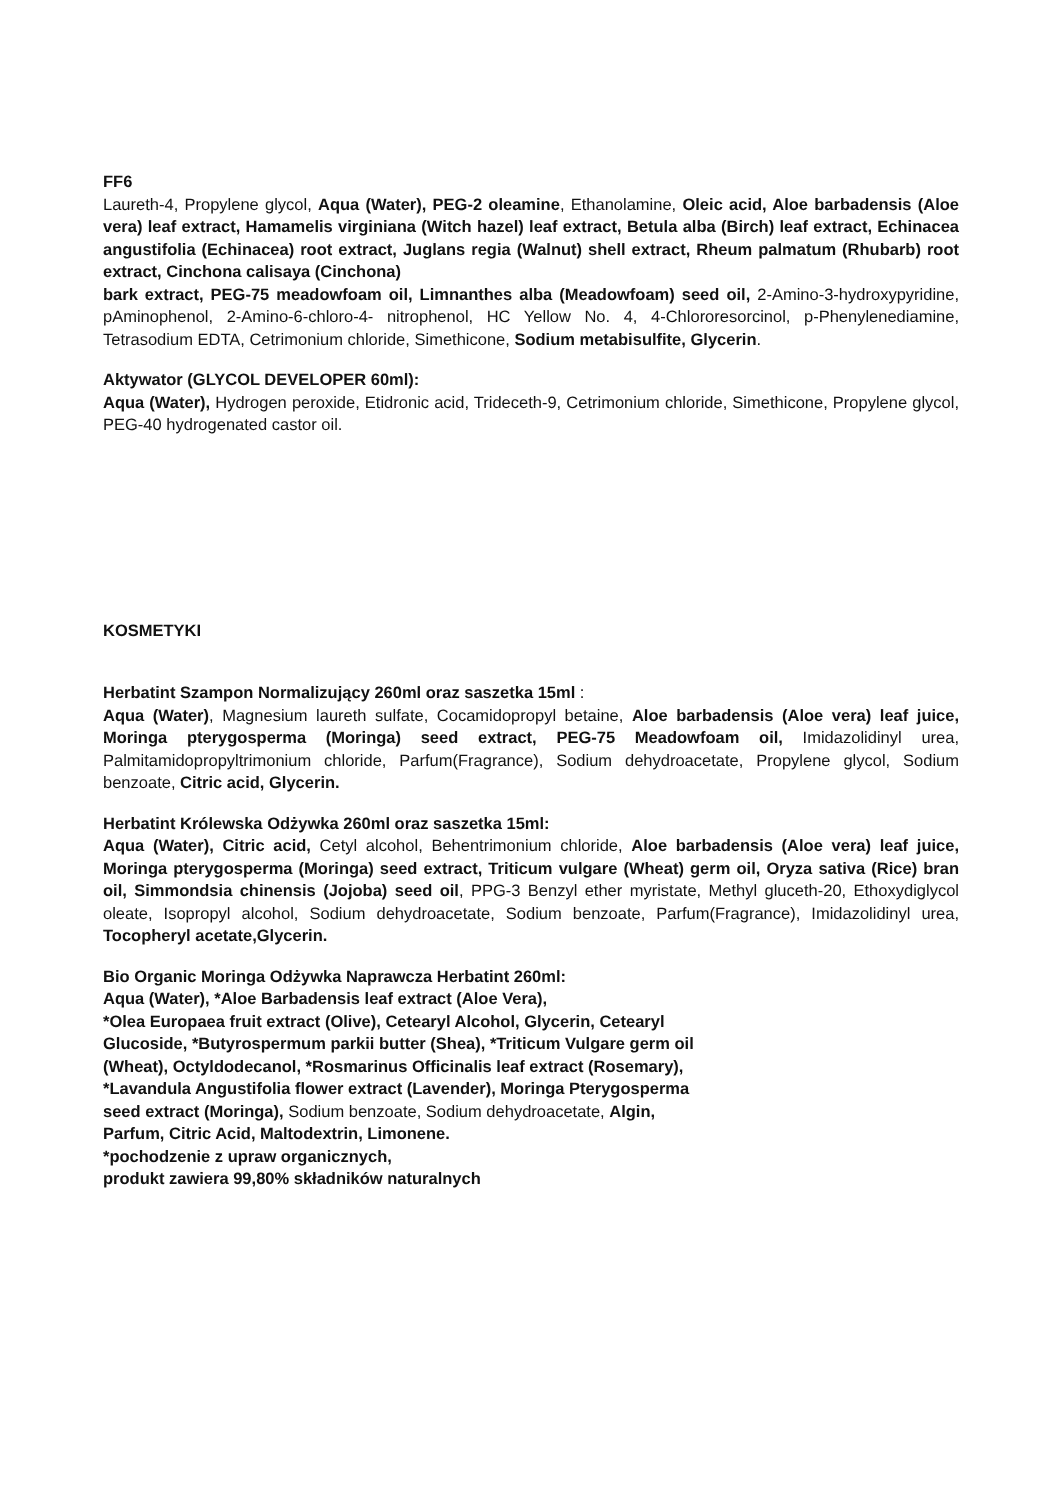FF6
Laureth-4, Propylene glycol, Aqua (Water), PEG-2 oleamine, Ethanolamine, Oleic acid, Aloe barbadensis (Aloe vera) leaf extract, Hamamelis virginiana (Witch hazel) leaf extract, Betula alba (Birch) leaf extract, Echinacea angustifolia (Echinacea) root extract, Juglans regia (Walnut) shell extract, Rheum palmatum (Rhubarb) root extract, Cinchona calisaya (Cinchona)
bark extract, PEG-75 meadowfoam oil, Limnanthes alba (Meadowfoam) seed oil, 2-Amino-3-hydroxypyridine, pAminophenol, 2-Amino-6-chloro-4- nitrophenol, HC Yellow No. 4, 4-Chlororesorcinol, p-Phenylenediamine, Tetrasodium EDTA, Cetrimonium chloride, Simethicone, Sodium metabisulfite, Glycerin.
Aktywator (GLYCOL DEVELOPER 60ml):
Aqua (Water), Hydrogen peroxide, Etidronic acid, Trideceth-9, Cetrimonium chloride, Simethicone, Propylene glycol, PEG-40 hydrogenated castor oil.
KOSMETYKI
Herbatint Szampon Normalizujący 260ml oraz saszetka 15ml :
Aqua (Water), Magnesium laureth sulfate, Cocamidopropyl betaine, Aloe barbadensis (Aloe vera) leaf juice, Moringa pterygosperma (Moringa) seed extract, PEG-75 Meadowfoam oil, Imidazolidinyl urea, Palmitamidopropyltrimonium chloride, Parfum(Fragrance), Sodium dehydroacetate, Propylene glycol, Sodium benzoate, Citric acid, Glycerin.
Herbatint Królewska Odżywka 260ml oraz saszetka 15ml:
Aqua (Water), Citric acid, Cetyl alcohol, Behentrimonium chloride, Aloe barbadensis (Aloe vera) leaf juice, Moringa pterygosperma (Moringa) seed extract, Triticum vulgare (Wheat) germ oil, Oryza sativa (Rice) bran oil, Simmondsia chinensis (Jojoba) seed oil, PPG-3 Benzyl ether myristate, Methyl gluceth-20, Ethoxydiglycol oleate, Isopropyl alcohol, Sodium dehydroacetate, Sodium benzoate, Parfum(Fragrance), Imidazolidinyl urea, Tocopheryl acetate,Glycerin.
Bio Organic Moringa Odżywka Naprawcza Herbatint 260ml:
Aqua (Water), *Aloe Barbadensis leaf extract (Aloe Vera),
*Olea Europaea fruit extract (Olive), Cetearyl Alcohol, Glycerin, Cetearyl
Glucoside, *Butyrospermum parkii butter (Shea), *Triticum Vulgare germ oil
(Wheat), Octyldodecanol, *Rosmarinus Officinalis leaf extract (Rosemary),
*Lavandula Angustifolia flower extract (Lavender), Moringa Pterygosperma
seed extract (Moringa), Sodium benzoate, Sodium dehydroacetate, Algin,
Parfum, Citric Acid, Maltodextrin, Limonene.
*pochodzenie z upraw organicznych,
produkt zawiera 99,80% składników naturalnych